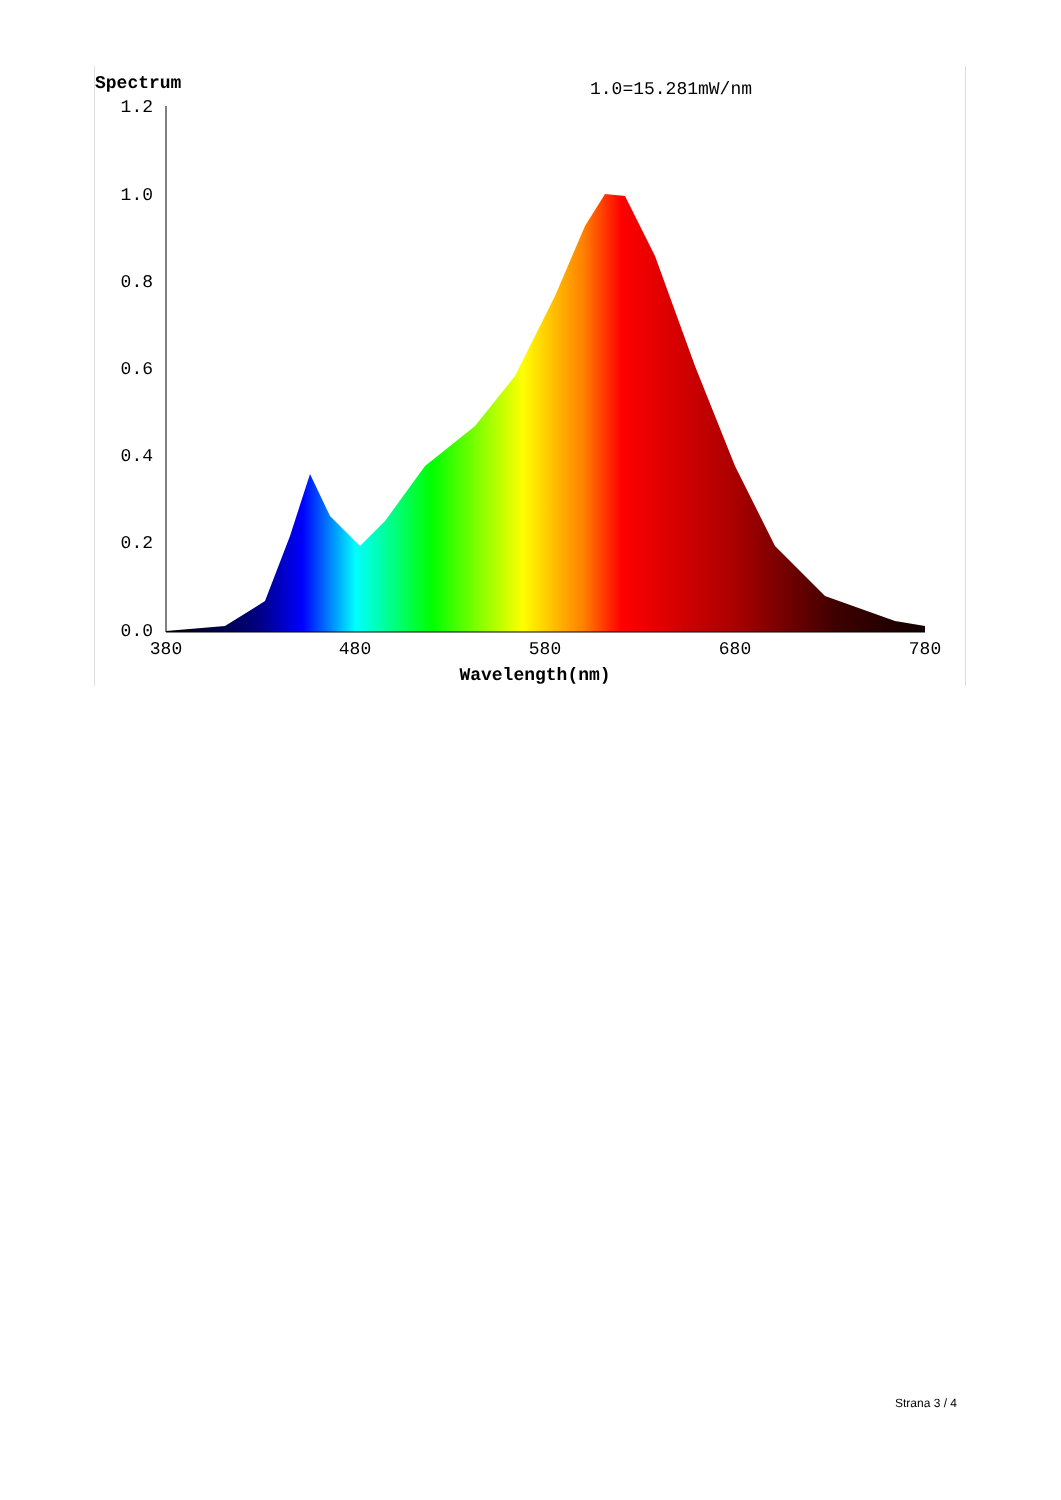Spectrum
1.0=15.281mW/nm
1.2
1.0
0.8
0.6
0.4
0.2
0.0
380
480
580
680
780
Wavelength(nm)
Strana 3 / 4